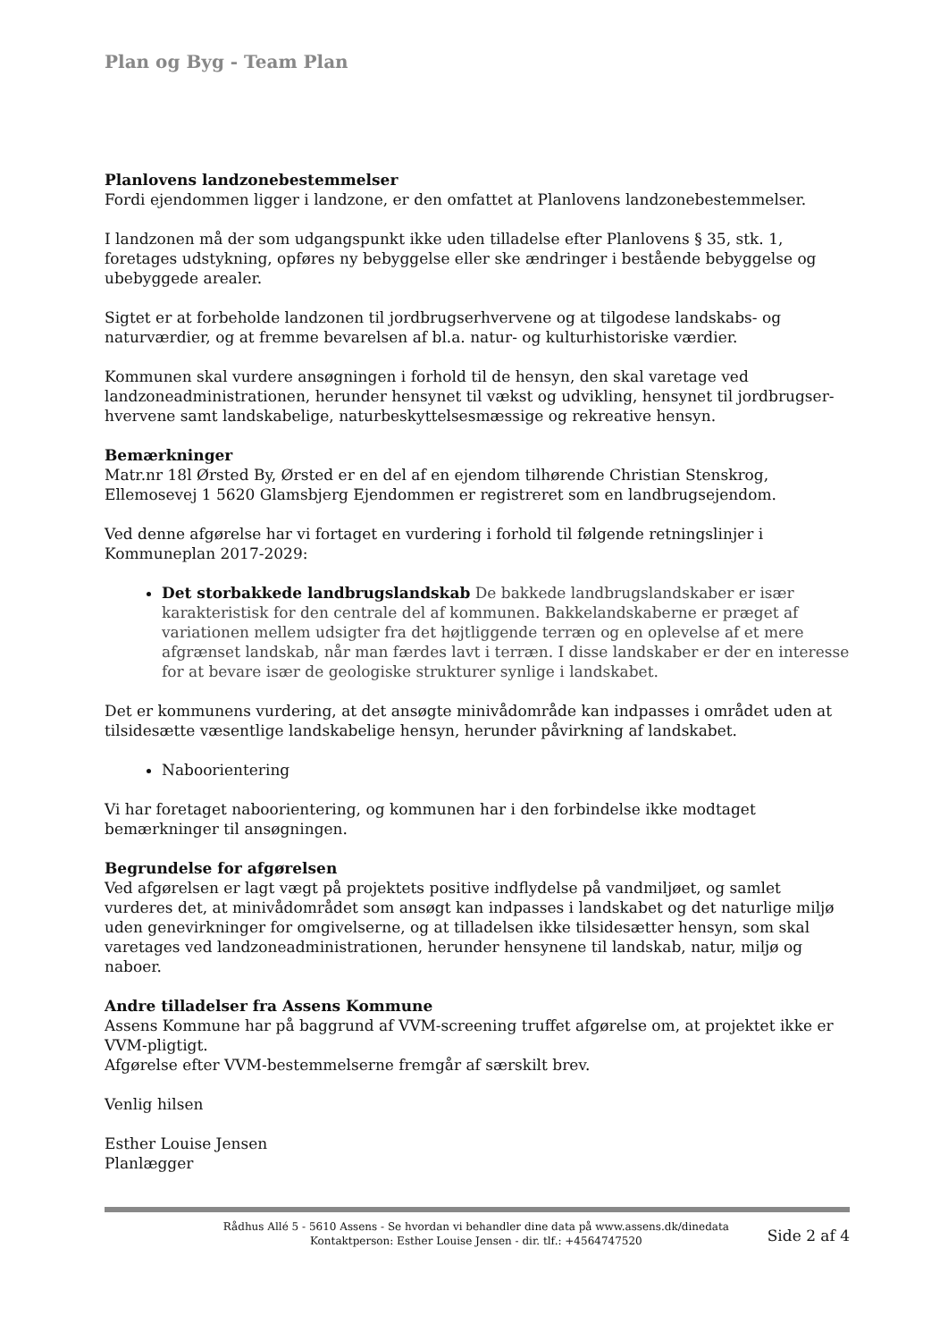Plan og Byg - Team Plan
Planlovens landzonebestemmelser
Fordi ejendommen ligger i landzone, er den omfattet at Planlovens landzonebestemmelser.
I landzonen må der som udgangspunkt ikke uden tilladelse efter Planlovens § 35, stk. 1, foretages udstykning, opføres ny bebyggelse eller ske ændringer i bestående bebyggelse og ubebyggede arealer.
Sigtet er at forbeholde landzonen til jordbrugserhvervene og at tilgodese landskabs- og naturværdier, og at fremme bevarelsen af bl.a. natur- og kulturhistoriske værdier.
Kommunen skal vurdere ansøgningen i forhold til de hensyn, den skal varetage ved landzoneadministrationen, herunder hensynet til vækst og udvikling, hensynet til jordbrugser-hvervene samt landskabelige, naturbeskyttelsesmæssige og rekreative hensyn.
Bemærkninger
Matr.nr 18l Ørsted By, Ørsted er en del af en ejendom tilhørende Christian Stenskrog, Ellemosevej 1 5620 Glamsbjerg Ejendommen er registreret som en landbrugsejendom.
Ved denne afgørelse har vi fortaget en vurdering i forhold til følgende retningslinjer i Kommuneplan 2017-2029:
Det storbakkede landbrugslandskab De bakkede landbrugslandskaber er især karakteristisk for den centrale del af kommunen. Bakkelandskaberne er præget af variationen mellem udsigter fra det højtliggende terræn og en oplevelse af et mere afgrænset landskab, når man færdes lavt i terræn. I disse landskaber er der en interesse for at bevare især de geologiske strukturer synlige i landskabet.
Det er kommunens vurdering, at det ansøgte minivådområde kan indpasses i området uden at tilsidesætte væsentlige landskabelige hensyn, herunder påvirkning af landskabet.
Nabo­orientering
Vi har foretaget naboorientering, og kommunen har i den forbindelse ikke modtaget bemærkninger til ansøgningen.
Begrundelse for afgørelsen
Ved afgørelsen er lagt vægt på projektets positive indflydelse på vandmiljøet, og samlet vurderes det, at minivådområdet som ansøgt kan indpasses i landskabet og det naturlige miljø uden genevirkninger for omgivelserne, og at tilladelsen ikke tilsidesætter hensyn, som skal varetages ved landzoneadministrationen, herunder hensynene til landskab, natur, miljø og naboer.
Andre tilladelser fra Assens Kommune
Assens Kommune har på baggrund af VVM-screening truffet afgørelse om, at projektet ikke er VVM-pligtigt.
Afgørelse efter VVM-bestemmelserne fremgår af særskilt brev.
Venlig hilsen
Esther Louise Jensen
Planlægger
Rådhus Allé 5 - 5610 Assens - Se hvordan vi behandler dine data på www.assens.dk/dinedata
Kontaktperson: Esther Louise Jensen - dir. tlf.: +4564747520
Side 2 af 4